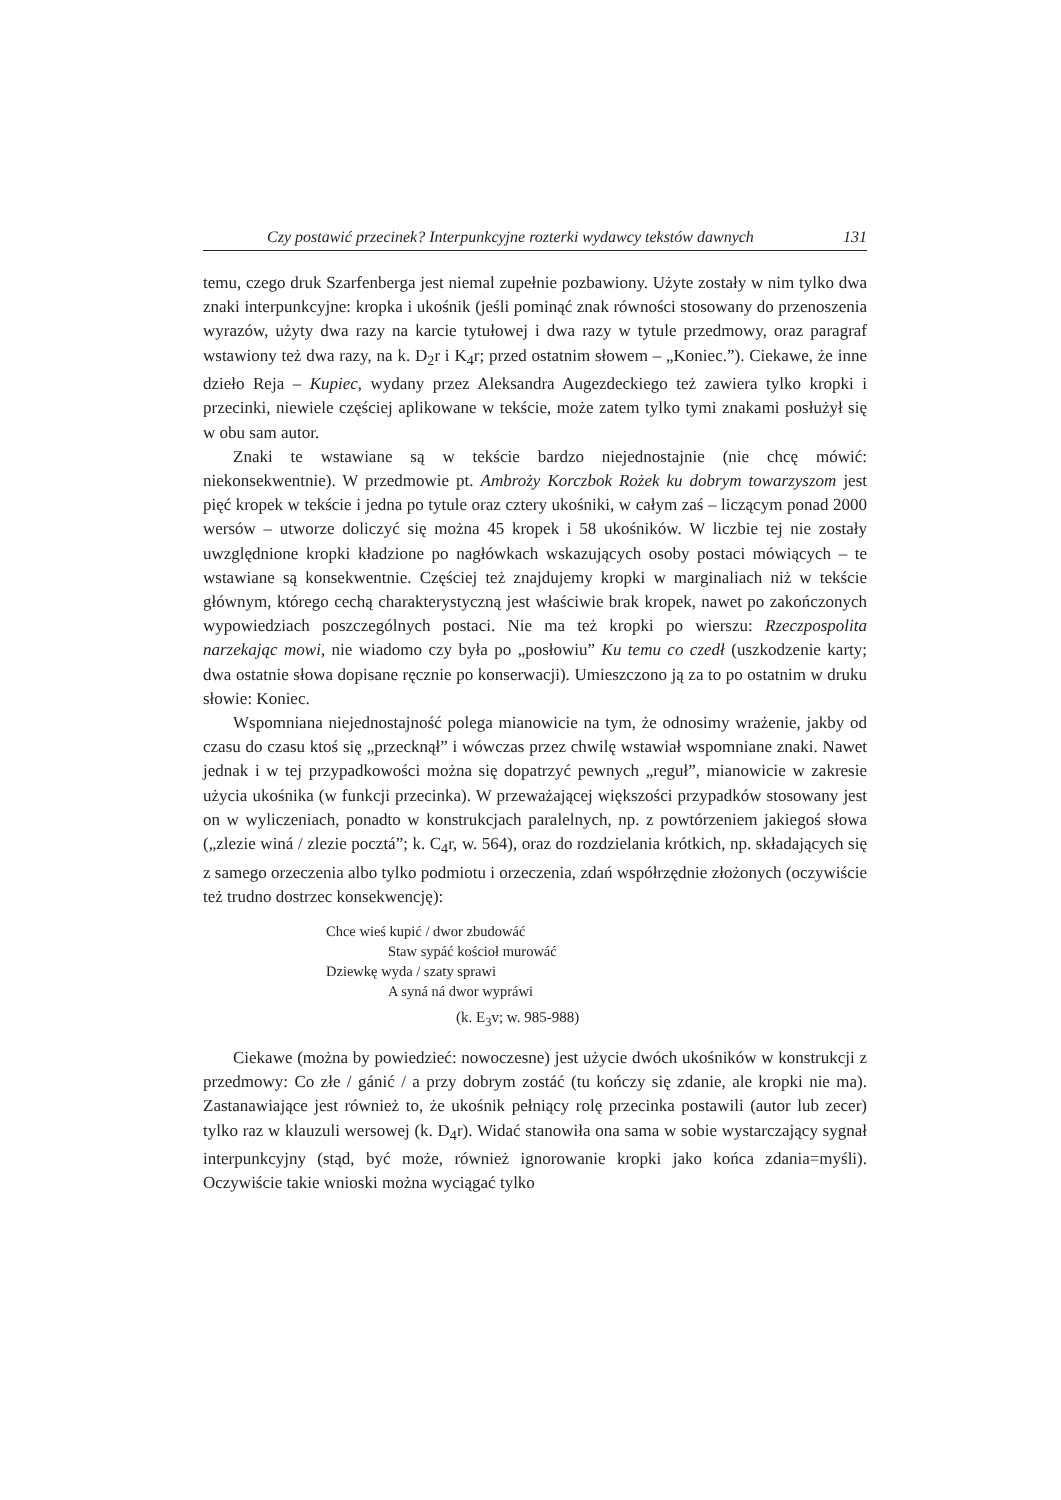Czy postawić przecinek? Interpunkcyjne rozterki wydawcy tekstów dawnych 131
temu, czego druk Szarfenberga jest niemal zupełnie pozbawiony. Użyte zostały w nim tylko dwa znaki interpunkcyjne: kropka i ukośnik (jeśli pominąć znak równości stosowany do przenoszenia wyrazów, użyty dwa razy na karcie tytułowej i dwa razy w tytule przedmowy, oraz paragraf wstawiony też dwa razy, na k. D<sub>2</sub>r i K<sub>4</sub>r; przed ostatnim słowem – „Koniec.”). Ciekawe, że inne dzieło Reja – Kupiec, wydany przez Aleksandra Augezdeckiego też zawiera tylko kropki i przecinki, niewiele częściej aplikowane w tekście, może zatem tylko tymi znakami posłużył się w obu sam autor.
Znaki te wstawiane są w tekście bardzo niejednostajnie (nie chcę mówić: niekonsekwentnie). W przedmowie pt. Ambroży Korczbok Rożek ku dobrym towarzyszom jest pięć kropek w tekście i jedna po tytule oraz cztery ukośniki, w całym zaś – liczącym ponad 2000 wersów – utworze doliczyć się można 45 kropek i 58 ukośników. W liczbie tej nie zostały uwzględnione kropki kładzione po nagłówkach wskazujących osoby postaci mówiących – te wstawiane są konsekwentnie. Częściej też znajdujemy kropki w marginaliach niż w tekście głównym, którego cechą charakterystyczną jest właściwie brak kropek, nawet po zakończonych wypowiedziach poszczególnych postaci. Nie ma też kropki po wierszu: Rzeczpospolita narzekając mowi, nie wiadomo czy była po „posłowiu” Ku temu co czedł (uszkodzenie karty; dwa ostatnie słowa dopisane ręcznie po konserwacji). Umieszczono ją za to po ostatnim w druku słowie: Koniec.
Wspomniana niejednostajność polega mianowicie na tym, że odnosimy wrażenie, jakby od czasu do czasu ktoś się „przecknął” i wówczas przez chwilę wstawiał wspomniane znaki. Nawet jednak i w tej przypadkowości można się dopatrzyć pewnych „reguł”, mianowicie w zakresie użycia ukośnika (w funkcji przecinka). W przeważającej większości przypadków stosowany jest on w wyliczeniach, ponadto w konstrukcjach paralelnych, np. z powtórzeniem jakiegoś słowa („zlezie winá / zlezie pocztá”; k. C<sub>4</sub>r, w. 564), oraz do rozdzielania krótkich, np. składających się z samego orzeczenia albo tylko podmiotu i orzeczenia, zdań współrzędnie złożonych (oczywiście też trudno dostrzec konsekwencję):
Chce wieś kupić / dwor zbudowáć
Staw sypáć kościoł murowáć
Dziewkę wyda / szaty sprawi
A syná ná dwor wypráwi
(k. E<sub>3</sub>v; w. 985-988)
Ciekawe (można by powiedzieć: nowoczesne) jest użycie dwóch ukośników w konstrukcji z przedmowy: Co złe / gánić / a przy dobrym zostáć (tu kończy się zdanie, ale kropki nie ma). Zastanawiające jest również to, że ukośnik pełniący rolę przecinka postawili (autor lub zecer) tylko raz w klauzuli wersowej (k. D<sub>4</sub>r). Widać stanowiła ona sama w sobie wystarczający sygnał interpunkcyjny (stąd, być może, również ignorowanie kropki jako końca zdania=myśli). Oczywiście takie wnioski można wyciągać tylko